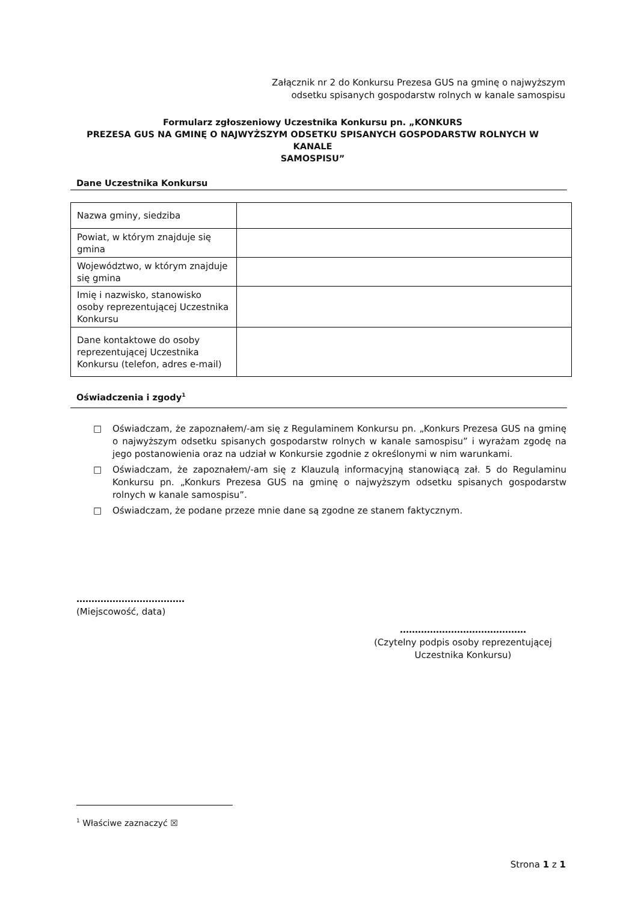Załącznik nr 2 do Konkursu Prezesa GUS na gminę o najwyższym
odsetku spisanych gospodarstw rolnych w kanale samospisu
Formularz zgłoszeniowy Uczestnika Konkursu pn. „KONKURS
PREZESA GUS NA GMINĘ O NAJWYŻSZYM ODSETKU SPISANYCH GOSPODARSTW ROLNYCH W KANALE
SAMOSPISU”
Dane Uczestnika Konkursu
| Nazwa gminy, siedziba | |
| Powiat, w którym znajduje się gmina | |
| Województwo, w którym znajduje się gmina | |
| Imię i nazwisko, stanowisko osoby reprezentującej Uczestnika Konkursu | |
| Dane kontaktowe do osoby reprezentującej Uczestnika Konkursu (telefon, adres e-mail) | |
Oświadczenia i zgody<sup>1</sup>
□ Oświadczam, że zapoznałem/-am się z Regulaminem Konkursu pn. „Konkurs Prezesa GUS na gminę o najwyższym odsetku spisanych gospodarstw rolnych w kanale samospisu” i wyrażam zgodę na jego postanowienia oraz na udział w Konkursie zgodnie z określonymi w nim warunkami.
□ Oświadczam, że zapoznałem/-am się z Klauzulą informacyjną stanowiącą zał. 5 do Regulaminu Konkursu pn. „Konkurs Prezesa GUS na gminę o najwyższym odsetku spisanych gospodarstw rolnych w kanale samospisu”.
□ Oświadczam, że podane przeze mnie dane są zgodne ze stanem faktycznym.
………………………………
(Miejscowość, data)
……………………………………
(Czytelny podpis osoby reprezentującej
Uczestnika Konkursu)
<sup>1</sup> Właściwe zaznaczyć ☒
Strona 1 z 1